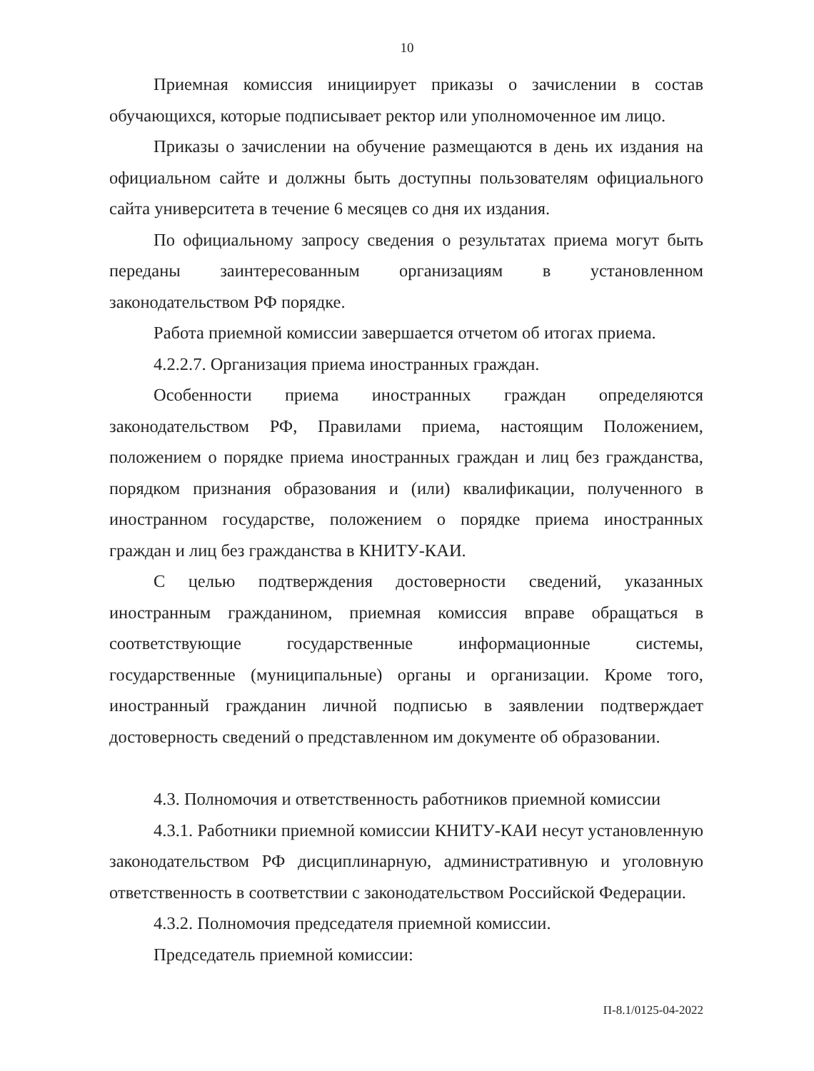10
Приемная комиссия инициирует приказы о зачислении в состав обучающихся, которые подписывает ректор или уполномоченное им лицо.
Приказы о зачислении на обучение размещаются в день их издания на официальном сайте и должны быть доступны пользователям официального сайта университета в течение 6 месяцев со дня их издания.
По официальному запросу сведения о результатах приема могут быть переданы заинтересованным организациям в установленном законодательством РФ порядке.
Работа приемной комиссии завершается отчетом об итогах приема.
4.2.2.7. Организация приема иностранных граждан.
Особенности приема иностранных граждан определяются законодательством РФ, Правилами приема, настоящим Положением, положением о порядке приема иностранных граждан и лиц без гражданства, порядком признания образования и (или) квалификации, полученного в иностранном государстве, положением о порядке приема иностранных граждан и лиц без гражданства в КНИТУ-КАИ.
С целью подтверждения достоверности сведений, указанных иностранным гражданином, приемная комиссия вправе обращаться в соответствующие государственные информационные системы, государственные (муниципальные) органы и организации. Кроме того, иностранный гражданин личной подписью в заявлении подтверждает достоверность сведений о представленном им документе об образовании.
4.3. Полномочия и ответственность работников приемной комиссии
4.3.1. Работники приемной комиссии КНИТУ-КАИ несут установленную законодательством РФ дисциплинарную, административную и уголовную ответственность в соответствии с законодательством Российской Федерации.
4.3.2. Полномочия председателя приемной комиссии.
Председатель приемной комиссии:
П-8.1/0125-04-2022